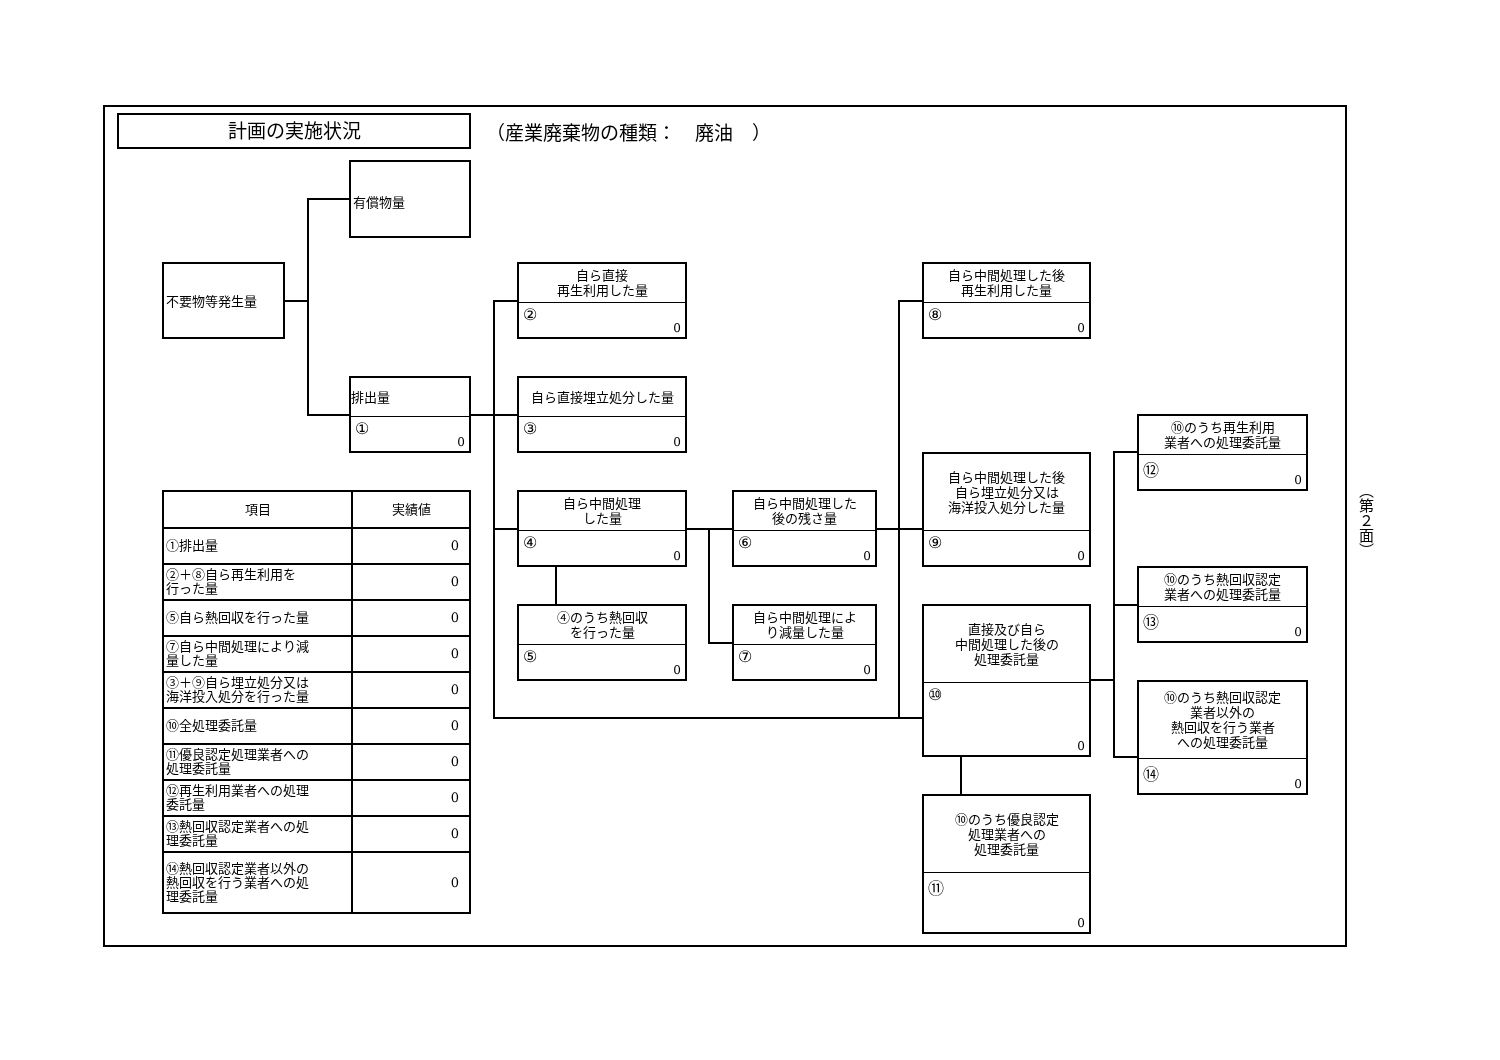計画の実施状況
（産業廃棄物の種類：　廃油　）
有償物量
不要物等発生量
排出量
① 0
自ら直接
再生利用した量
② 0
自ら直接埋立処分した量
③ 0
自ら中間処理
した量
④ 0
④のうち熱回収
を行った量
⑤ 0
自ら中間処理した
後の残さ量
⑥ 0
自ら中間処理によ
り減量した量
⑦ 0
自ら中間処理した後
再生利用した量
⑧ 0
自ら中間処理した後
自ら埋立処分又は
海洋投入処分した量
⑨ 0
直接及び自ら
中間処理した後の
処理委託量
⑩ 0
⑩のうち優良認定
処理業者への
処理委託量
⑪ 0
⑩のうち再生利用
業者への処理委託量
⑫ 0
⑩のうち熱回収認定
業者への処理委託量
⑬ 0
⑩のうち熱回収認定
業者以外の
熱回収を行う業者
への処理委託量
⑭ 0
| 項目 | 実績値 |
| --- | --- |
| ①排出量 | 0 |
| ②＋⑧自ら再生利用を 行った量 | 0 |
| ⑤自ら熱回収を行った量 | 0 |
| ⑦自ら中間処理により減 量した量 | 0 |
| ③＋⑨自ら埋立処分又は 海洋投入処分を行った量 | 0 |
| ⑩全処理委託量 | 0 |
| ⑪優良認定処理業者への 処理委託量 | 0 |
| ⑫再生利用業者への処理 委託量 | 0 |
| ⑬熱回収認定業者への処 理委託量 | 0 |
| ⑭熱回収認定業者以外の 熱回収を行う業者への処 理委託量 | 0 |
（第２面）